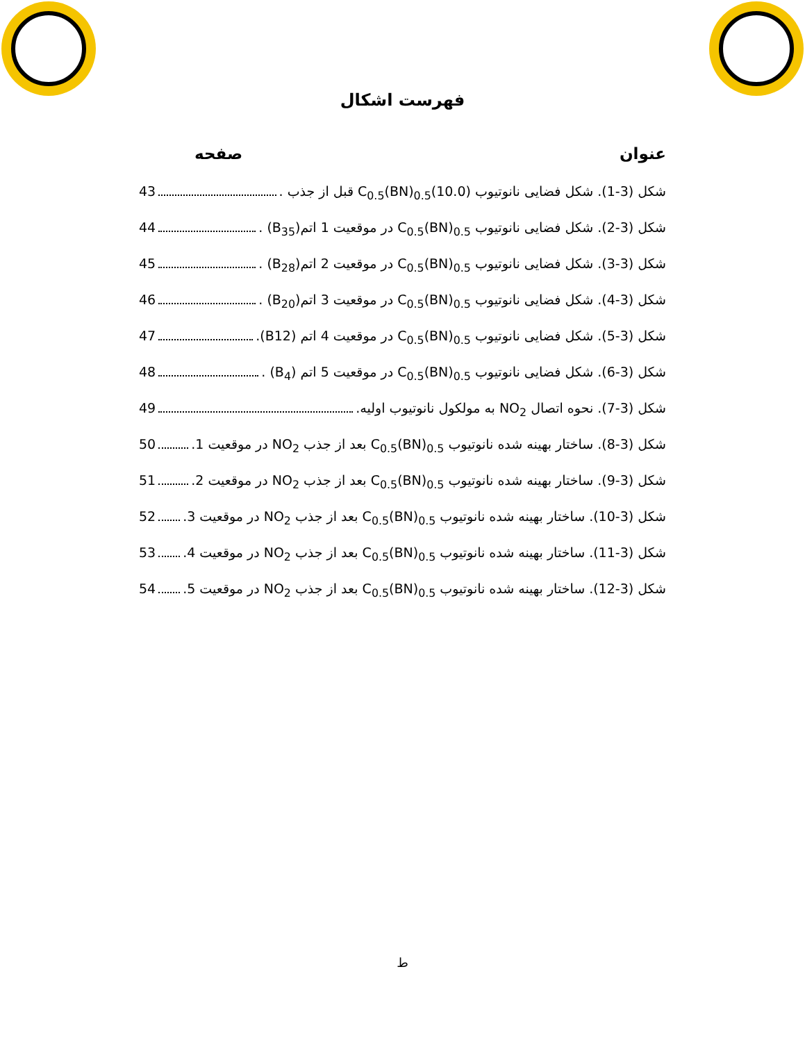فهرست اشکال
عنوان صفحه
شکل (3-1). شکل فضایی نانوتیوب (10.0)C<sub>0.5</sub>(BN)<sub>0.5</sub> قبل از جذب . 43
شکل (3-2). شکل فضایی نانوتیوب C<sub>0.5</sub>(BN)<sub>0.5</sub> در موقعیت 1 اتم(B<sub>35</sub>) . 44
شکل (3-3). شکل فضایی نانوتیوب C<sub>0.5</sub>(BN)<sub>0.5</sub> در موقعیت 2 اتم(B<sub>28</sub>) . 45
شکل (3-4). شکل فضایی نانوتیوب C<sub>0.5</sub>(BN)<sub>0.5</sub> در موقعیت 3 اتم(B<sub>20</sub>) . 46
شکل (3-5). شکل فضایی نانوتیوب C<sub>0.5</sub>(BN)<sub>0.5</sub> در موقعیت 4 اتم (B12). 47
شکل (3-6). شکل فضایی نانوتیوب C<sub>0.5</sub>(BN)<sub>0.5</sub> در موقعیت 5 اتم (B<sub>4</sub>) . 48
شکل (3-7). نحوه اتصال NO<sub>2</sub> به مولکول نانوتیوب اولیه. 49
شکل (3-8). ساختار بهینه شده نانوتیوب C<sub>0.5</sub>(BN)<sub>0.5</sub> بعد از جذب NO<sub>2</sub> در موقعیت 1. 50
شکل (3-9). ساختار بهینه شده نانوتیوب C<sub>0.5</sub>(BN)<sub>0.5</sub> بعد از جذب NO<sub>2</sub> در موقعیت 2. 51
شکل (3-10). ساختار بهینه شده نانوتیوب C<sub>0.5</sub>(BN)<sub>0.5</sub> بعد از جذب NO<sub>2</sub> در موقعیت 3. 52
شکل (3-11). ساختار بهینه شده نانوتیوب C<sub>0.5</sub>(BN)<sub>0.5</sub> بعد از جذب NO<sub>2</sub> در موقعیت 4. 53
شکل (3-12). ساختار بهینه شده نانوتیوب C<sub>0.5</sub>(BN)<sub>0.5</sub> بعد از جذب NO<sub>2</sub> در موقعیت 5. 54
ط